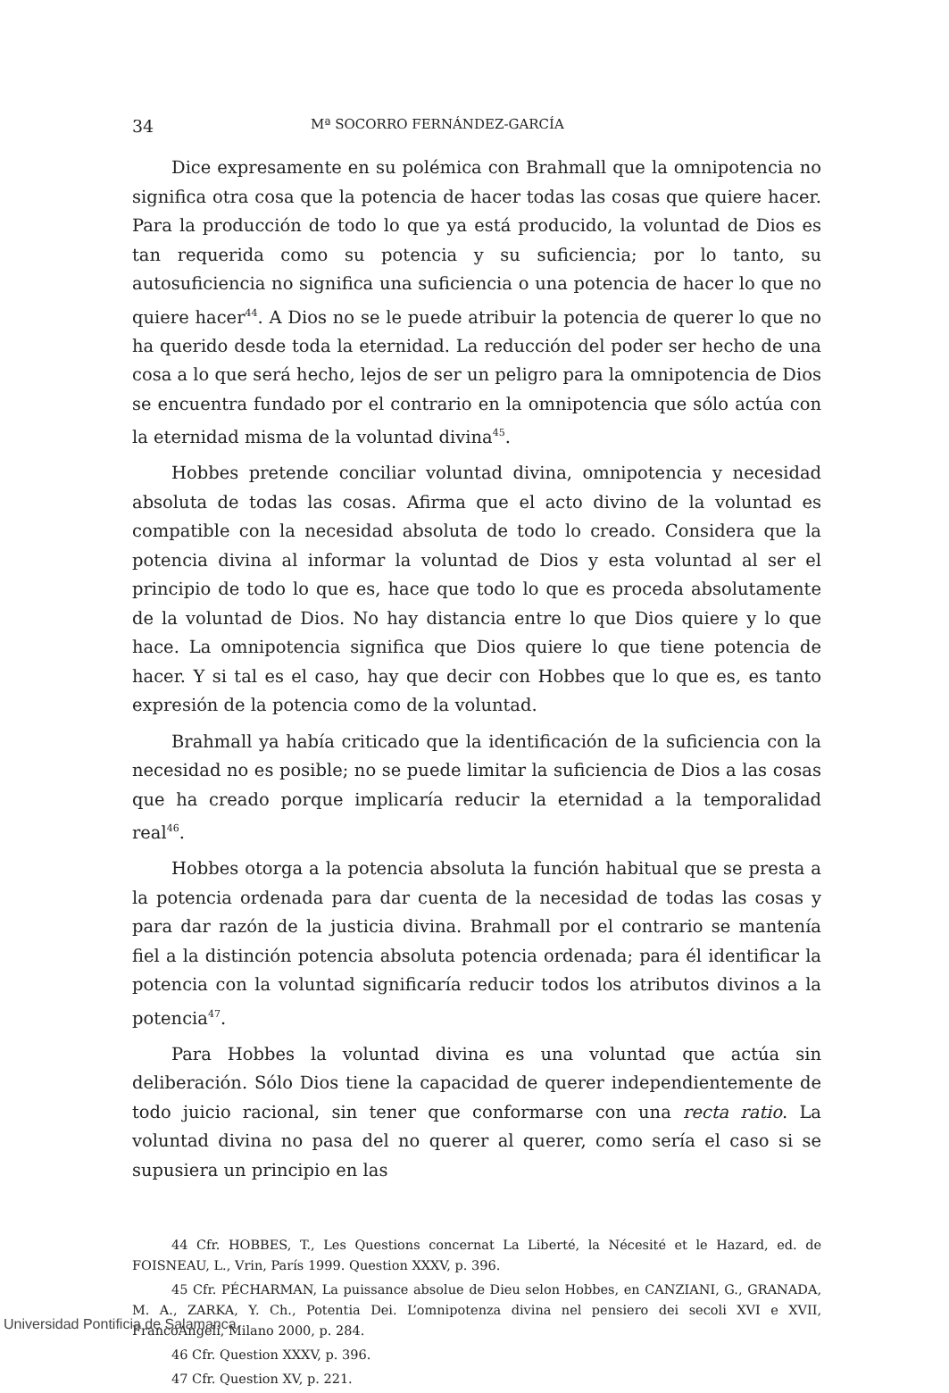34 Mª SOCORRO FERNÁNDEZ-GARCÍA
Dice expresamente en su polémica con Brahmall que la omnipotencia no significa otra cosa que la potencia de hacer todas las cosas que quiere hacer. Para la producción de todo lo que ya está producido, la voluntad de Dios es tan requerida como su potencia y su suficiencia; por lo tanto, su autosuficiencia no significa una suficiencia o una potencia de hacer lo que no quiere hacer<sup>44</sup>. A Dios no se le puede atribuir la potencia de querer lo que no ha querido desde toda la eternidad. La reducción del poder ser hecho de una cosa a lo que será hecho, lejos de ser un peligro para la omnipotencia de Dios se encuentra fundado por el contrario en la omnipotencia que sólo actúa con la eternidad misma de la voluntad divina<sup>45</sup>.
Hobbes pretende conciliar voluntad divina, omnipotencia y necesidad absoluta de todas las cosas. Afirma que el acto divino de la voluntad es compatible con la necesidad absoluta de todo lo creado. Considera que la potencia divina al informar la voluntad de Dios y esta voluntad al ser el principio de todo lo que es, hace que todo lo que es proceda absolutamente de la voluntad de Dios. No hay distancia entre lo que Dios quiere y lo que hace. La omnipotencia significa que Dios quiere lo que tiene potencia de hacer. Y si tal es el caso, hay que decir con Hobbes que lo que es, es tanto expresión de la potencia como de la voluntad.
Brahmall ya había criticado que la identificación de la suficiencia con la necesidad no es posible; no se puede limitar la suficiencia de Dios a las cosas que ha creado porque implicaría reducir la eternidad a la temporalidad real<sup>46</sup>.
Hobbes otorga a la potencia absoluta la función habitual que se presta a la potencia ordenada para dar cuenta de la necesidad de todas las cosas y para dar razón de la justicia divina. Brahmall por el contrario se mantenía fiel a la distinción potencia absoluta potencia ordenada; para él identificar la potencia con la voluntad significaría reducir todos los atributos divinos a la potencia<sup>47</sup>.
Para Hobbes la voluntad divina es una voluntad que actúa sin deliberación. Sólo Dios tiene la capacidad de querer independientemente de todo juicio racional, sin tener que conformarse con una recta ratio. La voluntad divina no pasa del no querer al querer, como sería el caso si se supusiera un principio en las
44 Cfr. HOBBES, T., Les Questions concernat La Liberté, la Nécesité et le Hazard, ed. de FOISNEAU, L., Vrin, París 1999. Question XXXV, p. 396.
45 Cfr. PÉCHARMAN, La puissance absolue de Dieu selon Hobbes, en CANZIANI, G., GRANADA, M. A., ZARKA, Y. Ch., Potentia Dei. L’omnipotenza divina nel pensiero dei secoli XVI e XVII, FrancoAngeli, Milano 2000, p. 284.
46 Cfr. Question XXXV, p. 396.
47 Cfr. Question XV, p. 221.
Universidad Pontificia de Salamanca